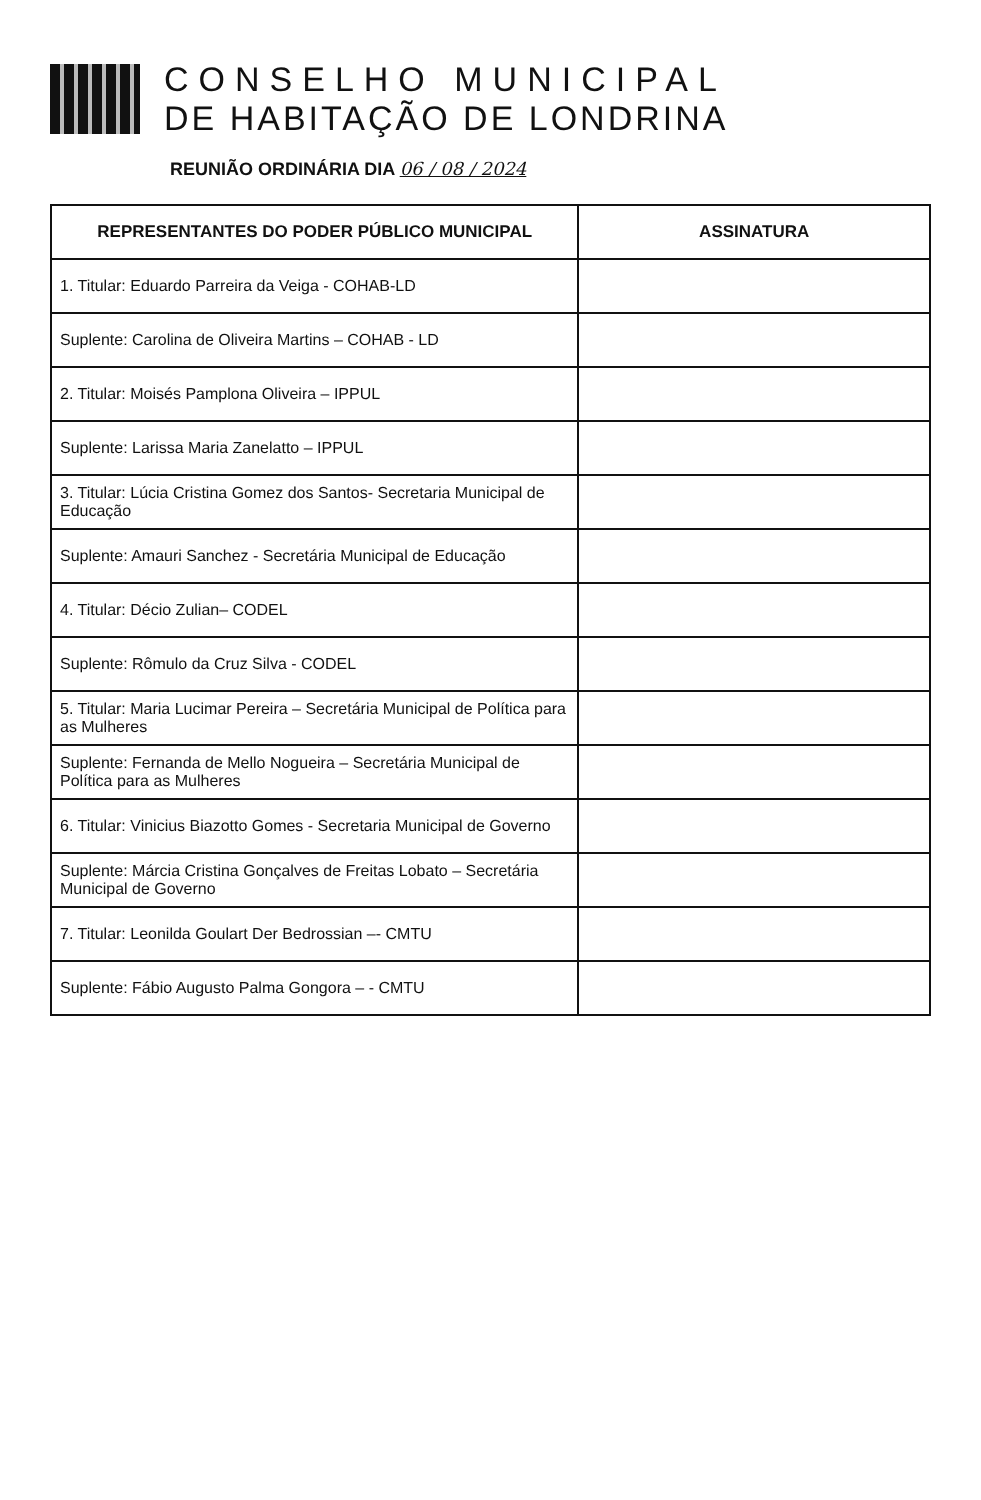CONSELHO MUNICIPAL
DE HABITAÇÃO DE LONDRINA
REUNIÃO ORDINÁRIA DIA 06 / 08 / 2024
| REPRESENTANTES DO PODER PÚBLICO MUNICIPAL | ASSINATURA |
| --- | --- |
| 1. Titular: Eduardo Parreira da Veiga - COHAB-LD | |
| Suplente: Carolina de Oliveira Martins – COHAB - LD | |
| 2. Titular: Moisés Pamplona Oliveira – IPPUL | |
| Suplente: Larissa Maria Zanelatto – IPPUL | |
| 3. Titular: Lúcia Cristina Gomez dos Santos- Secretaria Municipal de Educação | |
| Suplente: Amauri Sanchez - Secretária Municipal de Educação | |
| 4. Titular: Décio Zulian– CODEL | |
| Suplente: Rômulo da Cruz Silva - CODEL | |
| 5. Titular: Maria Lucimar Pereira – Secretária Municipal de Política para as Mulheres | |
| Suplente: Fernanda de Mello Nogueira – Secretária Municipal de Política para as Mulheres | |
| 6. Titular: Vinicius Biazotto Gomes - Secretaria Municipal de Governo | |
| Suplente: Márcia Cristina Gonçalves de Freitas Lobato – Secretária Municipal de Governo | |
| 7. Titular: Leonilda Goulart Der Bedrossian –- CMTU | |
| Suplente: Fábio Augusto Palma Gongora – - CMTU | |